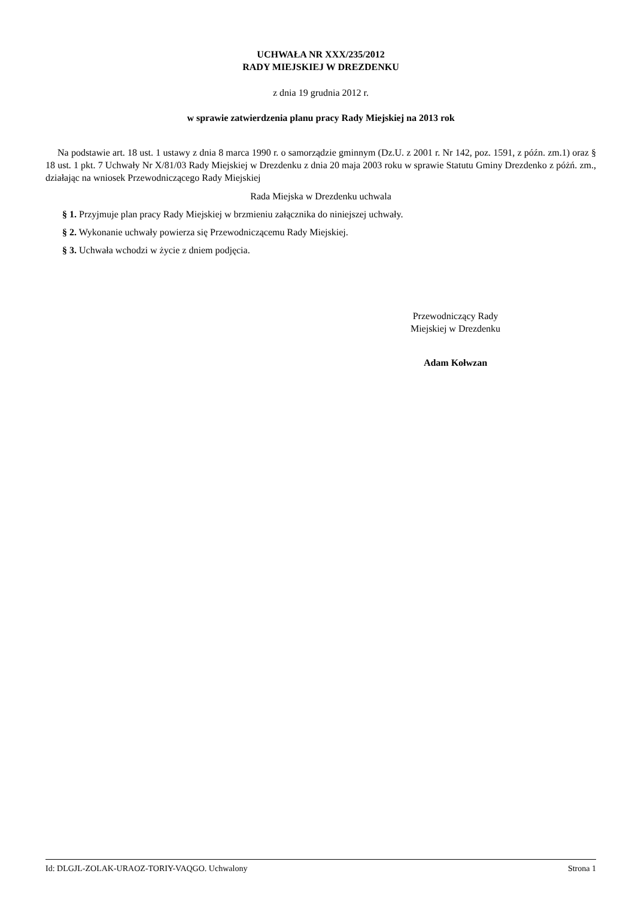UCHWAŁA NR XXX/235/2012
RADY MIEJSKIEJ W DREZDENKU
z dnia 19 grudnia 2012 r.
w sprawie zatwierdzenia planu pracy Rady Miejskiej na 2013 rok
Na podstawie art. 18 ust. 1 ustawy z dnia 8 marca 1990 r. o samorządzie gminnym (Dz.U. z 2001 r. Nr 142, poz. 1591, z późn. zm.1) oraz § 18 ust. 1 pkt. 7 Uchwały Nr X/81/03 Rady Miejskiej w Drezdenku z dnia 20 maja 2003 roku w sprawie Statutu Gminy Drezdenko z póżń. zm., działając na wniosek Przewodniczącego Rady Miejskiej
Rada Miejska w Drezdenku uchwala
§ 1. Przyjmuje plan pracy Rady Miejskiej w brzmieniu załącznika do niniejszej uchwały.
§ 2. Wykonanie uchwały powierza się Przewodniczącemu Rady Miejskiej.
§ 3. Uchwała wchodzi w życie z dniem podjęcia.
Przewodniczący Rady
Miejskiej w Drezdenku
Adam Kołwzan
Id: DLGJL-ZOLAK-URAOZ-TORIY-VAQGO. Uchwalony Strona 1